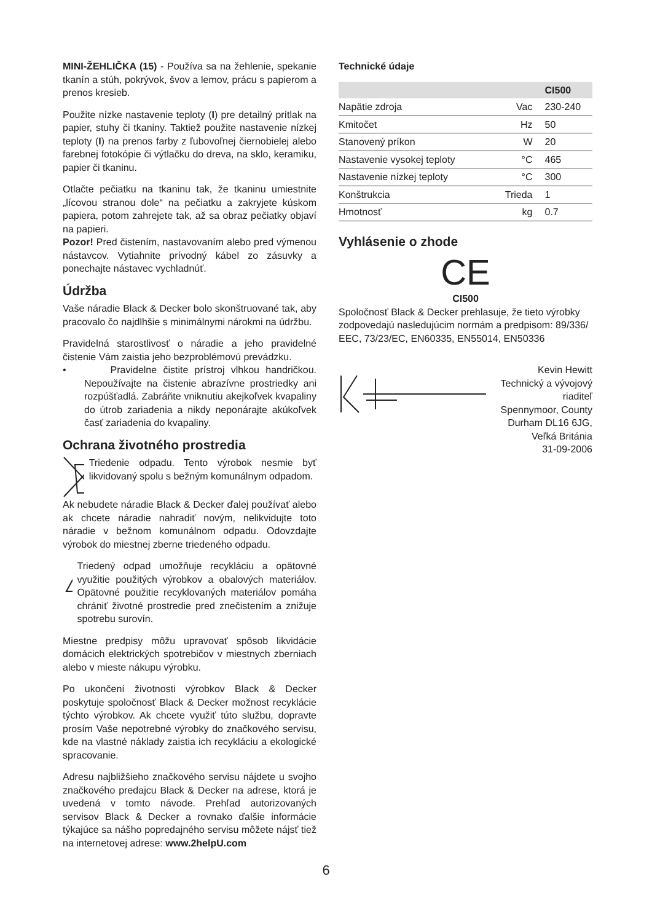MINI-ŽEHLIČKA (15) - Používa sa na žehlenie, spekanie tkanín a stúh, pokrývok, švov a lemov, prácu s papierom a prenos kresieb.
Použite nízke nastavenie teploty (I) pre detailný prítlak na papier, stuhy či tkaniny. Taktiež použite nastavenie nízkej teploty (I) na prenos farby z ľubovoľnej čiernobielej alebo farebnej fotokópie či výtlačku do dreva, na sklo, keramiku, papier či tkaninu.
Otlačte pečiatku na tkaninu tak, že tkaninu umiestnite „lícovou stranou dole“ na pečiatku a zakryjete kúskom papiera, potom zahrejete tak, až sa obraz pečiatky objaví na papieri.
Pozor! Pred čistením, nastavovaním alebo pred výmenou nástavcov. Vytiahnite prívodný kábel zo zásuvky a ponechajte nástavec vychladnúť.
Údržba
Vaše náradie Black & Decker bolo skonštruované tak, aby pracovalo čo najdlhšie s minimálnymi nárokmi na údržbu.
Pravidelná starostlivosť o náradie a jeho pravidelné čistenie Vám zaistia jeho bezproblémovú prevádzku.
• Pravidelne čistite prístroj vlhkou handričkou. Nepoužívajte na čistenie abrazívne prostriedky ani rozpúšťadlá. Zabráňte vniknutiu akejkoľvek kvapaliny do útrob zariadenia a nikdy neponárajte akúkoľvek časť zariadenia do kvapaliny.
Ochrana životného prostredia
Triedenie odpadu. Tento výrobok nesmie byť likvidovaný spolu s bežným komunálnym odpadom.
Ak nebudete náradie Black & Decker ďalej používať alebo ak chcete náradie nahradiť novým, nelikvidujte toto náradie v bežnom komunálnom odpadu. Odovzdajte výrobok do miestnej zberne triedeného odpadu.
Triedený odpad umožňuje recykláciu a opätovné využitie použitých výrobkov a obalových materiálov. Opätovné použitie recyklovaných materiálov pomáha chrániť životné prostredie pred znečistením a znižuje spotrebu surovín.
Miestne predpisy môžu upravovať spôsob likvidácie domácich elektrických spotrebičov v miestnych zberniach alebo v mieste nákupu výrobku.
Po ukončení životnosti výrobkov Black & Decker poskytuje spoločnosť Black & Decker možnost recyklácie týchto výrobkov. Ak chcete využiť túto službu, dopravte prosím Vaše nepotrebné výrobky do značkového servisu, kde na vlastné náklady zaistia ich recykláciu a ekologické spracovanie.
Adresu najbližšieho značkového servisu nájdete u svojho značkového predajcu Black & Decker na adrese, ktorá je uvedená v tomto návode. Prehľad autorizovaných servisov Black & Decker a rovnako ďalšie informácie týkajúce sa nášho popredajného servisu môžete nájsť tiež na internetovej adrese: www.2helpU.com
Technické údaje
| | | CI500 |
| --- | --- | --- |
| Napätie zdroja | Vac | 230-240 |
| Kmitočet | Hz | 50 |
| Stanovený príkon | W | 20 |
| Nastavenie vysokej teploty | °C | 465 |
| Nastavenie nízkej teploty | °C | 300 |
| Konštrukcia | Trieda | 1 |
| Hmotnosť | kg | 0.7 |
Vyhlásenie o zhode
CE
CI500
Spoločnosť Black & Decker prehlasuje, že tieto výrobky zodpovedajú nasledujúcim normám a predpisom: 89/336/ EEC, 73/23/EC, EN60335, EN55014, EN50336
Kevin Hewitt
Technický a vývojový
riaditeľ
Spennymoor, County
Durham DL16 6JG,
Veľká Británia
31-09-2006
6